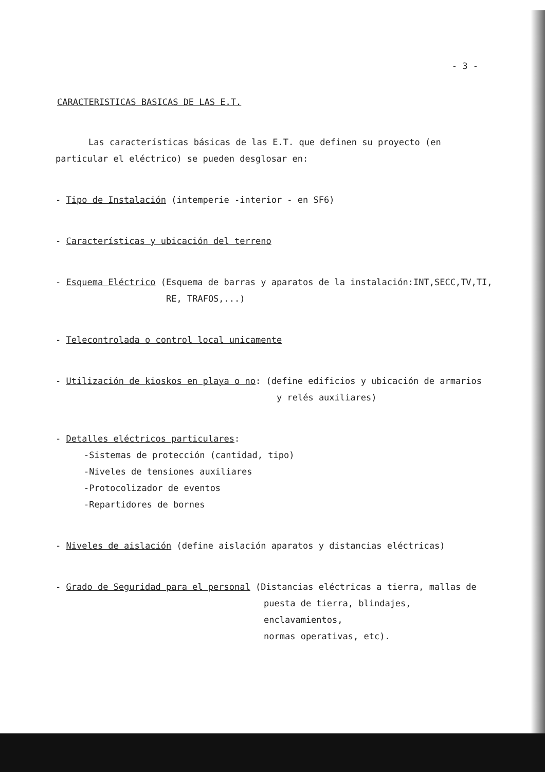- 3 -
CARACTERISTICAS BASICAS DE LAS E.T.
Las características básicas de las E.T. que definen su proyecto (en particular el eléctrico) se pueden desglosar en:
- Tipo de Instalación (intemperie -interior - en SF6)
- Características y ubicación del terreno
- Esquema Eléctrico (Esquema de barras y aparatos de la instalación:INT,SECC,TV,TI,
RE, TRAFOS,...)
- Telecontrolada o control local unicamente
- Utilización de kioskos en playa o no: (define edificios y ubicación de armarios
y relés auxiliares)
- Detalles eléctricos particulares:
-Sistemas de protección (cantidad, tipo)
-Niveles de tensiones auxiliares
-Protocolizador de eventos
-Repartidores de bornes
- Niveles de aislación (define aislación aparatos y distancias eléctricas)
- Grado de Seguridad para el personal (Distancias eléctricas a tierra, mallas de
puesta de tierra, blindajes, enclavamientos,
normas operativas, etc).